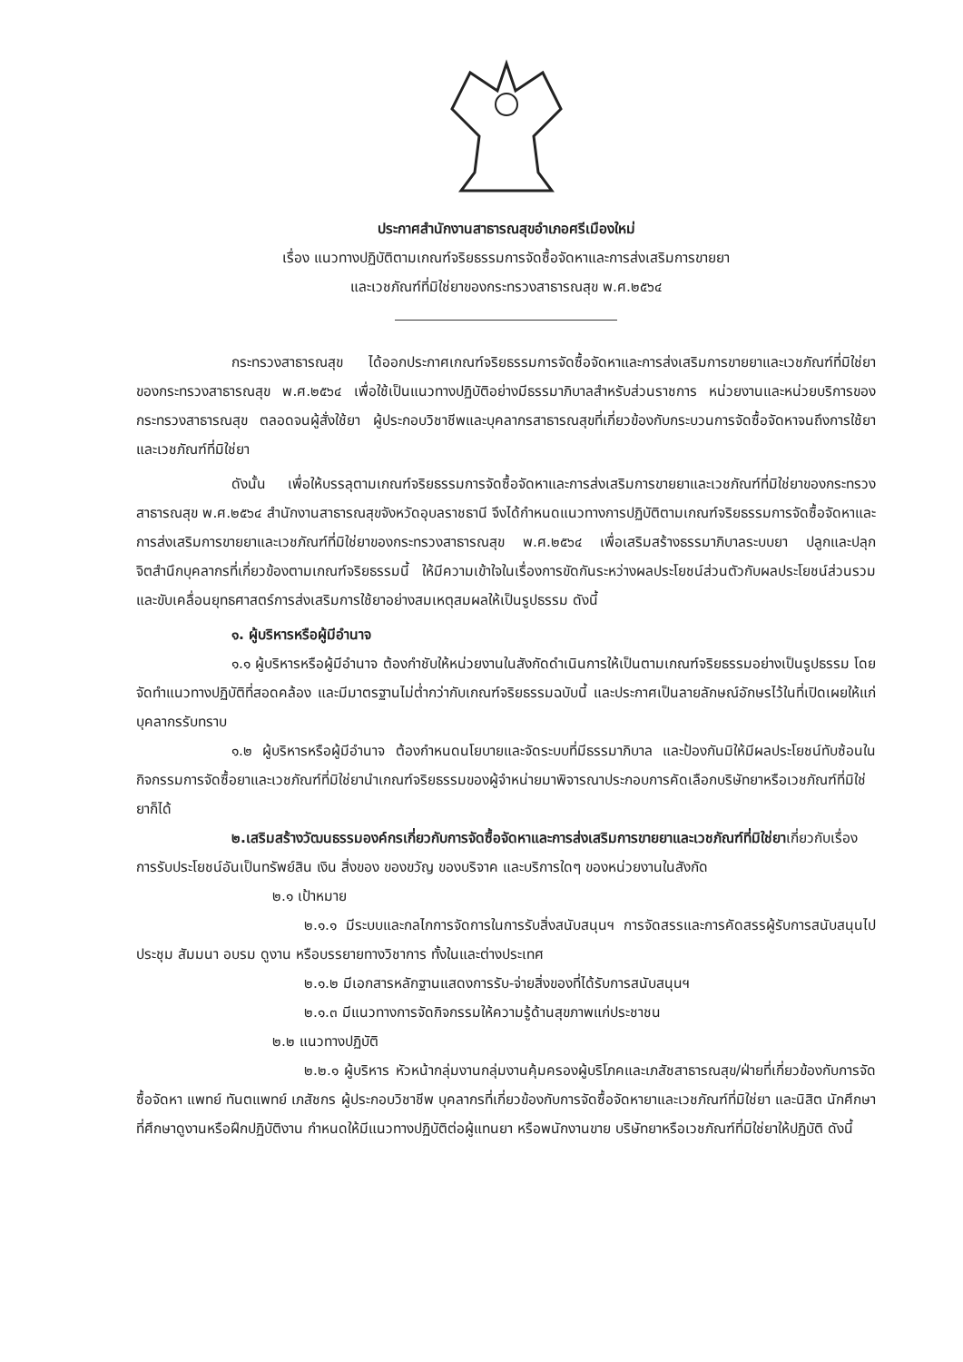ประกาศสำนักงานสาธารณสุขอำเภอศรีเมืองใหม่
เรื่อง แนวทางปฏิบัติตามเกณฑ์จริยธรรมการจัดซื้อจัดหาและการส่งเสริมการขายยา
และเวชภัณฑ์ที่มิใช่ยาของกระทรวงสาธารณสุข พ.ศ.๒๕๖๔
กระทรวงสาธารณสุข ได้ออกประกาศเกณฑ์จริยธรรมการจัดซื้อจัดหาและการส่งเสริมการขายยาและเวชภัณฑ์ที่มิใช่ยาของกระทรวงสาธารณสุข พ.ศ.๒๕๖๔ เพื่อใช้เป็นแนวทางปฏิบัติอย่างมีธรรมาภิบาลสำหรับส่วนราชการ หน่วยงานและหน่วยบริการของกระทรวงสาธารณสุข ตลอดจนผู้สั่งใช้ยา ผู้ประกอบวิชาชีพและบุคลากรสาธารณสุขที่เกี่ยวข้องกับกระบวนการจัดซื้อจัดหาจนถึงการใช้ยาและเวชภัณฑ์ที่มิใช่ยา
ดังนั้น เพื่อให้บรรลุตามเกณฑ์จริยธรรมการจัดซื้อจัดหาและการส่งเสริมการขายยาและเวชภัณฑ์ที่มิใช่ยาของกระทรวงสาธารณสุข พ.ศ.๒๕๖๔ สำนักงานสาธารณสุขจังหวัดอุบลราชธานี จึงได้กำหนดแนวทางการปฏิบัติตามเกณฑ์จริยธรรมการจัดซื้อจัดหาและการส่งเสริมการขายยาและเวชภัณฑ์ที่มิใช่ยาของกระทรวงสาธารณสุข พ.ศ.๒๕๖๔ เพื่อเสริมสร้างธรรมาภิบาลระบบยา ปลูกและปลุกจิตสำนึกบุคลากรที่เกี่ยวข้องตามเกณฑ์จริยธรรมนี้ ให้มีความเข้าใจในเรื่องการขัดกันระหว่างผลประโยชน์ส่วนตัวกับผลประโยชน์ส่วนรวม และขับเคลื่อนยุทธศาสตร์การส่งเสริมการใช้ยาอย่างสมเหตุสมผลให้เป็นรูปธรรม ดังนี้
๑. ผู้บริหารหรือผู้มีอำนาจ
๑.๑ ผู้บริหารหรือผู้มีอำนาจ ต้องกำชับให้หน่วยงานในสังกัดดำเนินการให้เป็นตามเกณฑ์จริยธรรมอย่างเป็นรูปธรรม โดยจัดทำแนวทางปฏิบัติที่สอดคล้อง และมีมาตรฐานไม่ต่ำกว่ากับเกณฑ์จริยธรรมฉบับนี้ และประกาศเป็นลายลักษณ์อักษรไว้ในที่เปิดเผยให้แก่บุคลากรรับทราบ
๑.๒ ผู้บริหารหรือผู้มีอำนาจ ต้องกำหนดนโยบายและจัดระบบที่มีธรรมาภิบาล และป้องกันมิให้มีผลประโยชน์ทับซ้อนในกิจกรรมการจัดซื้อยาและเวชภัณฑ์ที่มิใช่ยานำเกณฑ์จริยธรรมของผู้จำหน่ายมาพิจารณาประกอบการคัดเลือกบริษัทยาหรือเวชภัณฑ์ที่มิใช่ยาก็ได้
๒.เสริมสร้างวัฒนธรรมองค์กรเกี่ยวกับการจัดซื้อจัดหาและการส่งเสริมการขายยาและเวชภัณฑ์ที่มิใช่ยาเกี่ยวกับเรื่องการรับประโยชน์อันเป็นทรัพย์สิน เงิน สิ่งของ ของขวัญ ของบริจาค และบริการใดๆ ของหน่วยงานในสังกัด
๒.๑ เป้าหมาย
๒.๑.๑ มีระบบและกลไกการจัดการในการรับสิ่งสนับสนุนฯ การจัดสรรและการคัดสรรผู้รับการสนับสนุนไปประชุม สัมมนา อบรม ดูงาน หรือบรรยายทางวิชาการ ทั้งในและต่างประเทศ
๒.๑.๒ มีเอกสารหลักฐานแสดงการรับ-จ่ายสิ่งของที่ได้รับการสนับสนุนฯ
๒.๑.๓ มีแนวทางการจัดกิจกรรมให้ความรู้ด้านสุขภาพแก่ประชาชน
๒.๒ แนวทางปฏิบัติ
๒.๒.๑ ผู้บริหาร หัวหน้ากลุ่มงานกลุ่มงานคุ้มครองผู้บริโภคและเภสัชสาธารณสุข/ฝ่ายที่เกี่ยวข้องกับการจัดซื้อจัดหา แพทย์ ทันตแพทย์ เภสัชกร ผู้ประกอบวิชาชีพ บุคลากรที่เกี่ยวข้องกับการจัดซื้อจัดหายาและเวชภัณฑ์ที่มิใช่ยา และนิสิต นักศึกษาที่ศึกษาดูงานหรือฝึกปฏิบัติงาน กำหนดให้มีแนวทางปฏิบัติต่อผู้แทนยา หรือพนักงานขาย บริษัทยาหรือเวชภัณฑ์ที่มิใช่ยาให้ปฏิบัติ ดังนี้